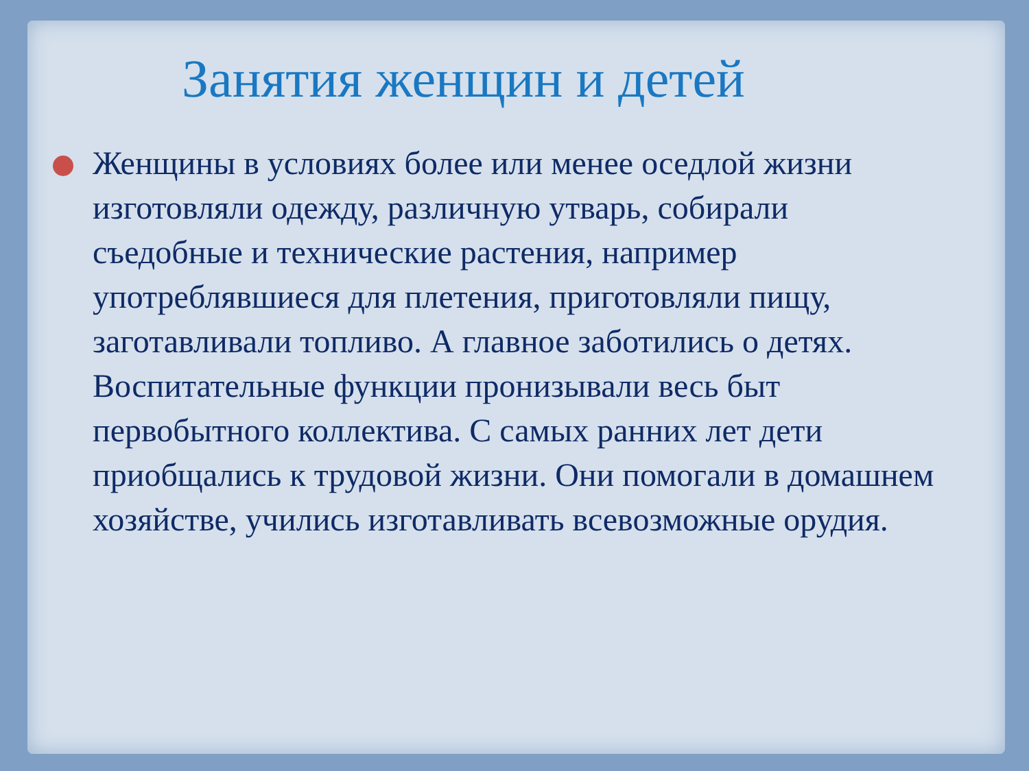Занятия женщин и детей
Женщины в условиях более или менее оседлой жизни изготовляли одежду, различную утварь, собирали съедобные и технические растения, например употреблявшиеся для плетения, приготовляли пищу, заготавливали топливо. А главное заботились о детях. Воспитательные функции пронизывали весь быт первобытного коллектива. С самых ранних лет дети приобщались к трудовой жизни. Они помогали в домашнем хозяйстве, учились изготавливать всевозможные орудия.